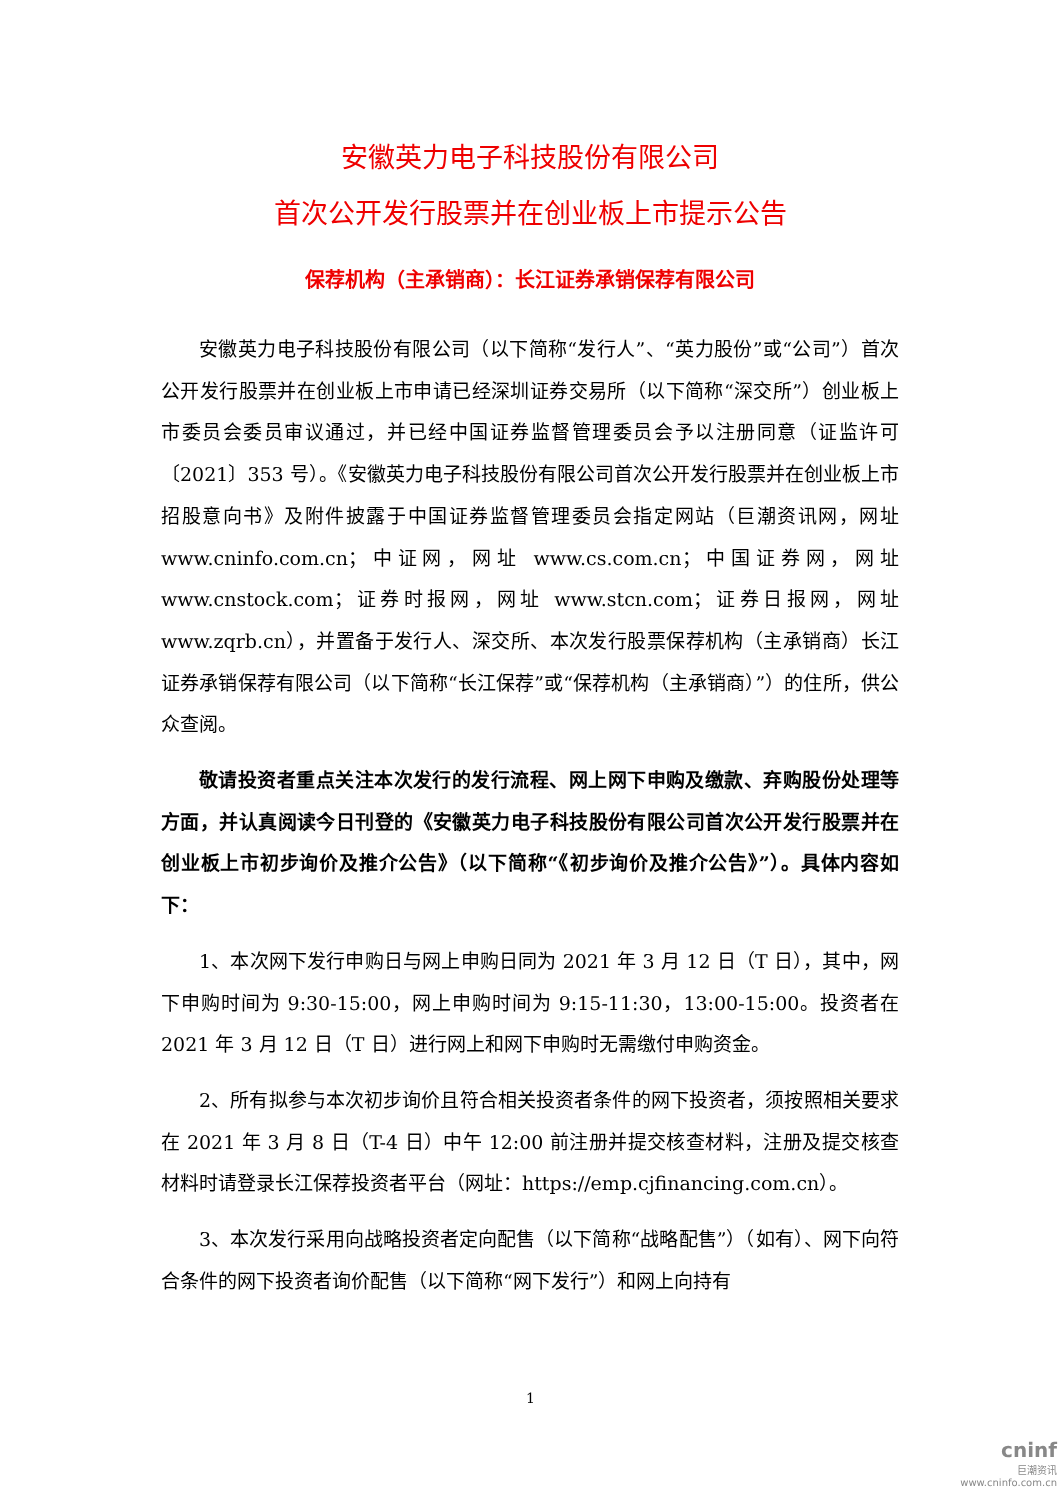安徽英力电子科技股份有限公司
首次公开发行股票并在创业板上市提示公告
保荐机构（主承销商）：长江证券承销保荐有限公司
安徽英力电子科技股份有限公司（以下简称“发行人”、“英力股份”或“公司”）首次公开发行股票并在创业板上市申请已经深圳证券交易所（以下简称“深交所”）创业板上市委员会委员审议通过，并已经中国证券监督管理委员会予以注册同意（证监许可〔2021〕353 号）。《安徽英力电子科技股份有限公司首次公开发行股票并在创业板上市招股意向书》及附件披露于中国证券监督管理委员会指定网站（巨潮资讯网，网址 www.cninfo.com.cn；中证网，网址 www.cs.com.cn；中国证券网，网址 www.cnstock.com；证券时报网，网址 www.stcn.com；证券日报网，网址 www.zqrb.cn），并置备于发行人、深交所、本次发行股票保荐机构（主承销商）长江证券承销保荐有限公司（以下简称“长江保荐”或“保荐机构（主承销商）”）的住所，供公众查阅。
敬请投资者重点关注本次发行的发行流程、网上网下申购及缴款、弃购股份处理等方面，并认真阅读今日刊登的《安徽英力电子科技股份有限公司首次公开发行股票并在创业板上市初步询价及推介公告》（以下简称“《初步询价及推介公告》”）。具体内容如下：
1、本次网下发行申购日与网上申购日同为 2021 年 3 月 12 日（T 日），其中，网下申购时间为 9:30-15:00，网上申购时间为 9:15-11:30，13:00-15:00。投资者在 2021 年 3 月 12 日（T 日）进行网上和网下申购时无需缴付申购资金。
2、所有拟参与本次初步询价且符合相关投资者条件的网下投资者，须按照相关要求在 2021 年 3 月 8 日（T-4 日）中午 12:00 前注册并提交核查材料，注册及提交核查材料时请登录长江保荐投资者平台（网址：https://emp.cjfinancing.com.cn）。
3、本次发行采用向战略投资者定向配售（以下简称“战略配售”）（如有）、网下向符合条件的网下投资者询价配售（以下简称“网下发行”）和网上向持有
1
cninf
巨潮资讯
www.cninfo.com.cn